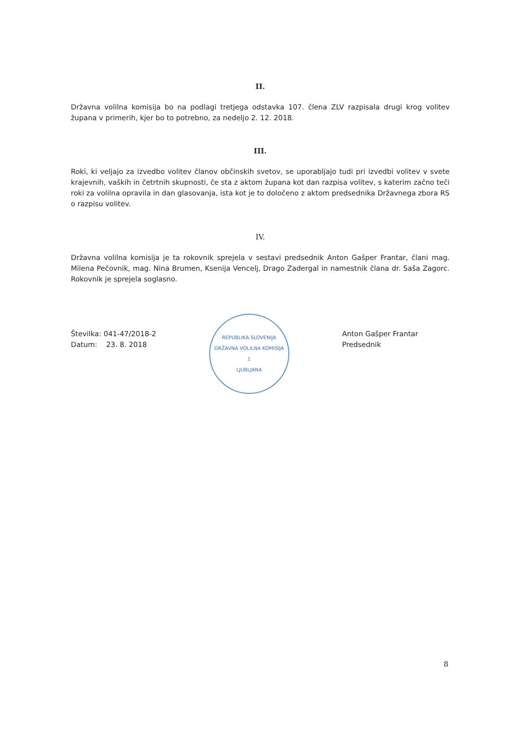II.
Državna volilna komisija bo na podlagi tretjega odstavka 107. člena ZLV razpisala drugi krog volitev župana v primerih, kjer bo to potrebno, za nedeljo 2. 12. 2018.
III.
Roki, ki veljajo za izvedbo volitev članov občinskih svetov, se uporabljajo tudi pri izvedbi volitev v svete krajevnih, vaških in četrtnih skupnosti, če sta z aktom župana kot dan razpisa volitev, s katerim začno teči roki za volilna opravila in dan glasovanja, ista kot je to določeno z aktom predsednika Državnega zbora RS o razpisu volitev.
IV.
Državna volilna komisija je ta rokovnik sprejela v sestavi predsednik Anton Gašper Frantar, člani mag. Milena Pečovnik, mag. Nina Brumen, Ksenija Vencelj, Drago Zadergal in namestnik člana dr. Saša Zagorc. Rokovnik je sprejela soglasno.
Številka: 041-47/2018-2
Datum: 23. 8. 2018
REPUBLIKA SLOVENIJA
DRŽAVNA VOLILNA KOMISIJA
1
LJUBLJANA
Anton Gašper Frantar
Predsednik
8